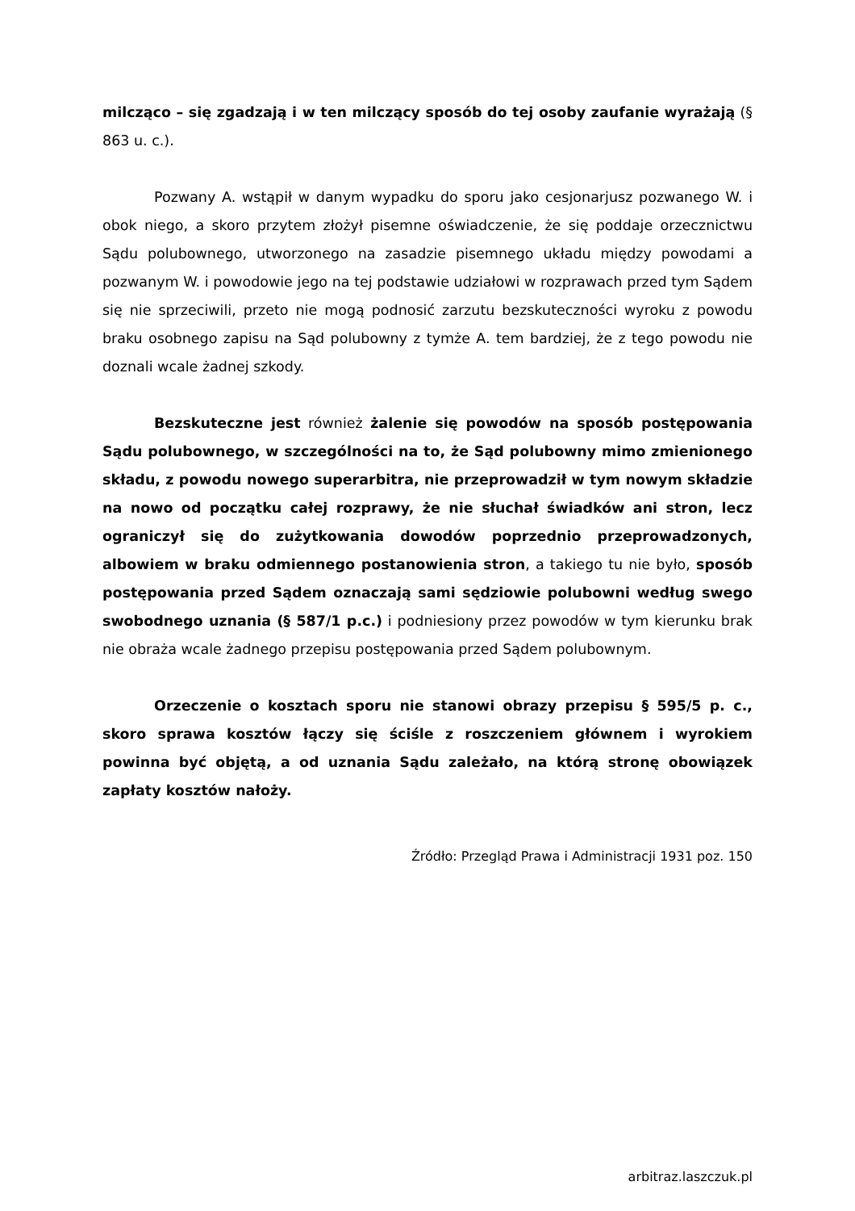milcząco – się zgadzają i w ten milczący sposób do tej osoby zaufanie wyrażają (§ 863 u. c.).
Pozwany A. wstąpił w danym wypadku do sporu jako cesjonarjusz pozwanego W. i obok niego, a skoro przytem złożył pisemne oświadczenie, że się poddaje orzecznictwu Sądu polubownego, utworzonego na zasadzie pisemnego układu między powodami a pozwanym W. i powodowie jego na tej podstawie udziałowi w rozprawach przed tym Sądem się nie sprzeciwili, przeto nie mogą podnosić zarzutu bezskuteczności wyroku z powodu braku osobnego zapisu na Sąd polubowny z tymże A. tem bardziej, że z tego powodu nie doznali wcale żadnej szkody.
Bezskuteczne jest również żalenie się powodów na sposób postępowania Sądu polubownego, w szczególności na to, że Sąd polubowny mimo zmienionego składu, z powodu nowego superarbitra, nie przeprowadził w tym nowym składzie na nowo od początku całej rozprawy, że nie słuchał świadków ani stron, lecz ograniczył się do zużytkowania dowodów poprzednio przeprowadzonych, albowiem w braku odmiennego postanowienia stron, a takiego tu nie było, sposób postępowania przed Sądem oznaczają sami sędziowie polubowni według swego swobodnego uznania (§ 587/1 p.c.) i podniesiony przez powodów w tym kierunku brak nie obraża wcale żadnego przepisu postępowania przed Sądem polubownym.
Orzeczenie o kosztach sporu nie stanowi obrazy przepisu § 595/5 p. c., skoro sprawa kosztów łączy się ściśle z roszczeniem głównem i wyrokiem powinna być objętą, a od uznania Sądu zależało, na którą stronę obowiązek zapłaty kosztów nałoży.
Źródło: Przegląd Prawa i Administracji 1931 poz. 150
arbitraz.laszczuk.pl